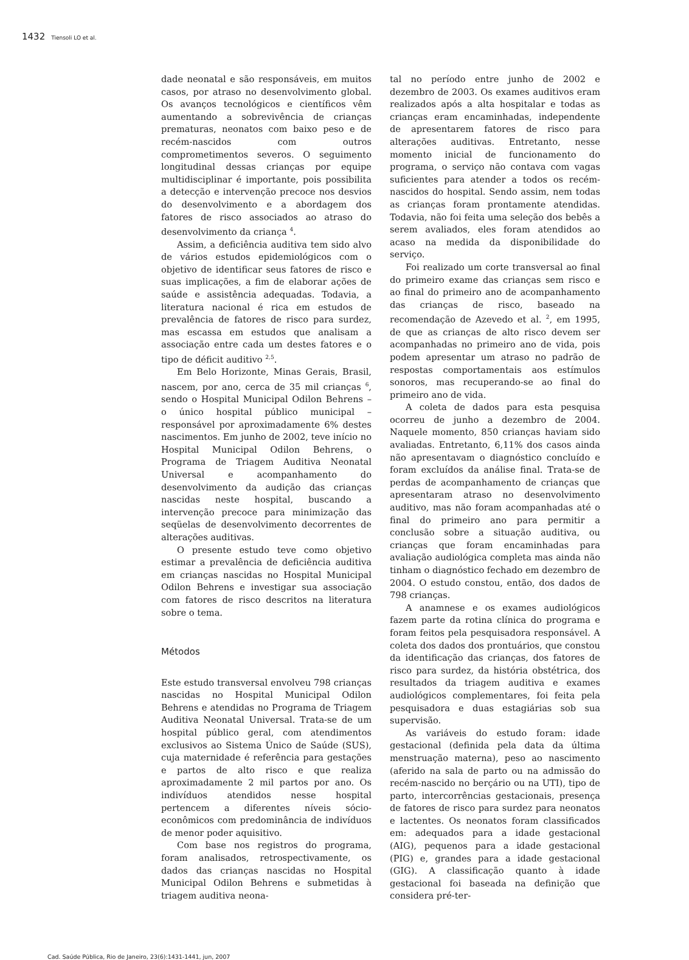1432 Tiensoli LO et al.
dade neonatal e são responsáveis, em muitos casos, por atraso no desenvolvimento global. Os avanços tecnológicos e científicos vêm aumentando a sobrevivência de crianças prematuras, neonatos com baixo peso e de recém-nascidos com outros comprometimentos severos. O seguimento longitudinal dessas crianças por equipe multidisciplinar é importante, pois possibilita a detecção e intervenção precoce nos desvios do desenvolvimento e a abordagem dos fatores de risco associados ao atraso do desenvolvimento da criança <sup>4</sup>.
Assim, a deficiência auditiva tem sido alvo de vários estudos epidemiológicos com o objetivo de identificar seus fatores de risco e suas implicações, a fim de elaborar ações de saúde e assistência adequadas. Todavia, a literatura nacional é rica em estudos de prevalência de fatores de risco para surdez, mas escassa em estudos que analisam a associação entre cada um destes fatores e o tipo de déficit auditivo <sup>2,5</sup>.
Em Belo Horizonte, Minas Gerais, Brasil, nascem, por ano, cerca de 35 mil crianças <sup>6</sup>, sendo o Hospital Municipal Odilon Behrens – o único hospital público municipal – responsável por aproximadamente 6% destes nascimentos. Em junho de 2002, teve início no Hospital Municipal Odilon Behrens, o Programa de Triagem Auditiva Neonatal Universal e acompanhamento do desenvolvimento da audição das crianças nascidas neste hospital, buscando a intervenção precoce para minimização das seqüelas de desenvolvimento decorrentes de alterações auditivas.
O presente estudo teve como objetivo estimar a prevalência de deficiência auditiva em crianças nascidas no Hospital Municipal Odilon Behrens e investigar sua associação com fatores de risco descritos na literatura sobre o tema.
Métodos
Este estudo transversal envolveu 798 crianças nascidas no Hospital Municipal Odilon Behrens e atendidas no Programa de Triagem Auditiva Neonatal Universal. Trata-se de um hospital público geral, com atendimentos exclusivos ao Sistema Único de Saúde (SUS), cuja maternidade é referência para gestações e partos de alto risco e que realiza aproximadamente 2 mil partos por ano. Os indivíduos atendidos nesse hospital pertencem a diferentes níveis sócio-econômicos com predominância de indivíduos de menor poder aquisitivo.
Com base nos registros do programa, foram analisados, retrospectivamente, os dados das crianças nascidas no Hospital Municipal Odilon Behrens e submetidas à triagem auditiva neona-
tal no período entre junho de 2002 e dezembro de 2003. Os exames auditivos eram realizados após a alta hospitalar e todas as crianças eram encaminhadas, independente de apresentarem fatores de risco para alterações auditivas. Entretanto, nesse momento inicial de funcionamento do programa, o serviço não contava com vagas suficientes para atender a todos os recém-nascidos do hospital. Sendo assim, nem todas as crianças foram prontamente atendidas. Todavia, não foi feita uma seleção dos bebês a serem avaliados, eles foram atendidos ao acaso na medida da disponibilidade do serviço.
Foi realizado um corte transversal ao final do primeiro exame das crianças sem risco e ao final do primeiro ano de acompanhamento das crianças de risco, baseado na recomendação de Azevedo et al. <sup>2</sup>, em 1995, de que as crianças de alto risco devem ser acompanhadas no primeiro ano de vida, pois podem apresentar um atraso no padrão de respostas comportamentais aos estímulos sonoros, mas recuperando-se ao final do primeiro ano de vida.
A coleta de dados para esta pesquisa ocorreu de junho a dezembro de 2004. Naquele momento, 850 crianças haviam sido avaliadas. Entretanto, 6,11% dos casos ainda não apresentavam o diagnóstico concluído e foram excluídos da análise final. Trata-se de perdas de acompanhamento de crianças que apresentaram atraso no desenvolvimento auditivo, mas não foram acompanhadas até o final do primeiro ano para permitir a conclusão sobre a situação auditiva, ou crianças que foram encaminhadas para avaliação audiológica completa mas ainda não tinham o diagnóstico fechado em dezembro de 2004. O estudo constou, então, dos dados de 798 crianças.
A anamnese e os exames audiológicos fazem parte da rotina clínica do programa e foram feitos pela pesquisadora responsável. A coleta dos dados dos prontuários, que constou da identificação das crianças, dos fatores de risco para surdez, da história obstétrica, dos resultados da triagem auditiva e exames audiológicos complementares, foi feita pela pesquisadora e duas estagiárias sob sua supervisão.
As variáveis do estudo foram: idade gestacional (definida pela data da última menstruação materna), peso ao nascimento (aferido na sala de parto ou na admissão do recém-nascido no berçário ou na UTI), tipo de parto, intercorrências gestacionais, presença de fatores de risco para surdez para neonatos e lactentes. Os neonatos foram classificados em: adequados para a idade gestacional (AIG), pequenos para a idade gestacional (PIG) e, grandes para a idade gestacional (GIG). A classificação quanto à idade gestacional foi baseada na definição que considera pré-ter-
Cad. Saúde Pública, Rio de Janeiro, 23(6):1431-1441, jun, 2007